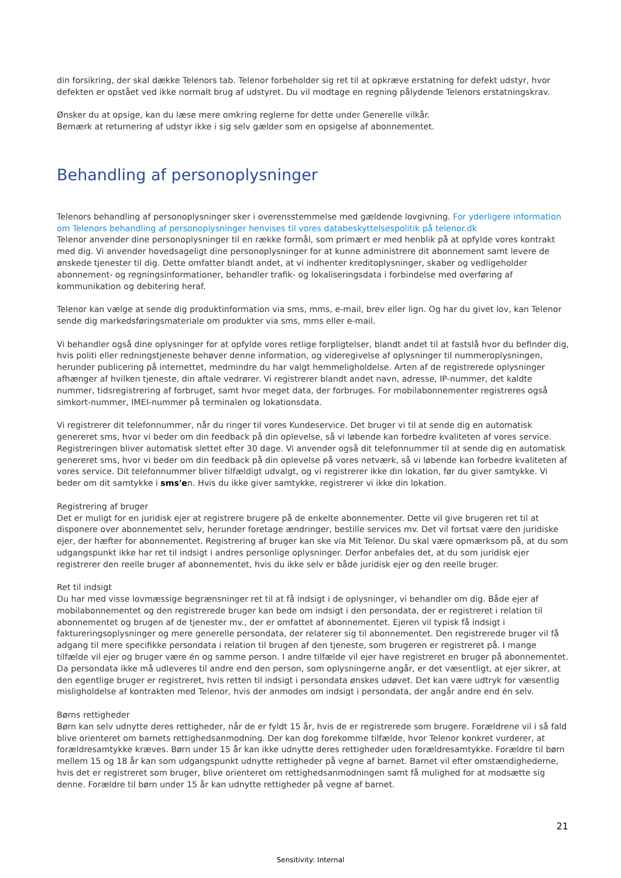din forsikring, der skal dække Telenors tab. Telenor forbeholder sig ret til at opkræve erstatning for defekt udstyr, hvor defekten er opstået ved ikke normalt brug af udstyret. Du vil modtage en regning pålydende Telenors erstatningskrav.
Ønsker du at opsige, kan du læse mere omkring reglerne for dette under Generelle vilkår.
Bemærk at returnering af udstyr ikke i sig selv gælder som en opsigelse af abonnementet.
Behandling af personoplysninger
Telenors behandling af personoplysninger sker i overensstemmelse med gældende lovgivning. For yderligere information om Telenors behandling af personoplysninger henvises til vores databeskyttelsespolitik på telenor.dk
Telenor anvender dine personoplysninger til en række formål, som primært er med henblik på at opfylde vores kontrakt med dig. Vi anvender hovedsageligt dine personoplysninger for at kunne administrere dit abonnement samt levere de ønskede tjenester til dig. Dette omfatter blandt andet, at vi indhenter kreditoplysninger, skaber og vedligeholder abonnement- og regningsinformationer, behandler trafik- og lokaliseringsdata i forbindelse med overføring af kommunikation og debitering heraf.
Telenor kan vælge at sende dig produktinformation via sms, mms, e-mail, brev eller lign. Og har du givet lov, kan Telenor sende dig markedsføringsmateriale om produkter via sms, mms eller e-mail.
Vi behandler også dine oplysninger for at opfylde vores retlige forpligtelser, blandt andet til at fastslå hvor du befinder dig, hvis politi eller redningstjeneste behøver denne information, og videregivelse af oplysninger til nummeroplysningen, herunder publicering på internettet, medmindre du har valgt hemmeligholdelse. Arten af de registrerede oplysninger afhænger af hvilken tjeneste, din aftale vedrører. Vi registrerer blandt andet navn, adresse, IP-nummer, det kaldte nummer, tidsregistrering af forbruget, samt hvor meget data, der forbruges. For mobilabonnementer registreres også simkort-nummer, IMEI-nummer på terminalen og lokationsdata.
Vi registrerer dit telefonnummer, når du ringer til vores Kundeservice. Det bruger vi til at sende dig en automatisk genereret sms, hvor vi beder om din feedback på din oplevelse, så vi løbende kan forbedre kvaliteten af vores service. Registreringen bliver automatisk slettet efter 30 dage. Vi anvender også dit telefonnummer til at sende dig en automatisk genereret sms, hvor vi beder om din feedback på din oplevelse på vores netværk, så vi løbende kan forbedre kvaliteten af vores service. Dit telefonnummer bliver tilfældigt udvalgt, og vi registrerer ikke din lokation, før du giver samtykke. Vi beder om dit samtykke i sms'en. Hvis du ikke giver samtykke, registrerer vi ikke din lokation.
Registrering af bruger
Det er muligt for en juridisk ejer at registrere brugere på de enkelte abonnementer. Dette vil give brugeren ret til at disponere over abonnementet selv, herunder foretage ændringer, bestille services mv. Det vil fortsat være den juridiske ejer, der hæfter for abonnementet. Registrering af bruger kan ske via Mit Telenor. Du skal være opmærksom på, at du som udgangspunkt ikke har ret til indsigt i andres personlige oplysninger. Derfor anbefales det, at du som juridisk ejer registrerer den reelle bruger af abonnementet, hvis du ikke selv er både juridisk ejer og den reelle bruger.
Ret til indsigt
Du har med visse lovmæssige begrænsninger ret til at få indsigt i de oplysninger, vi behandler om dig. Både ejer af mobilabonnementet og den registrerede bruger kan bede om indsigt i den persondata, der er registreret i relation til abonnementet og brugen af de tjenester mv., der er omfattet af abonnementet. Ejeren vil typisk få indsigt i faktureringsoplysninger og mere generelle persondata, der relaterer sig til abonnementet. Den registrerede bruger vil få adgang til mere specifikke persondata i relation til brugen af den tjeneste, som brugeren er registreret på. I mange tilfælde vil ejer og bruger være én og samme person. I andre tilfælde vil ejer have registreret en bruger på abonnementet. Da persondata ikke må udleveres til andre end den person, som oplysningerne angår, er det væsentligt, at ejer sikrer, at den egentlige bruger er registreret, hvis retten til indsigt i persondata ønskes udøvet. Det kan være udtryk for væsentlig misligholdelse af kontrakten med Telenor, hvis der anmodes om indsigt i persondata, der angår andre end én selv.
Børns rettigheder
Børn kan selv udnytte deres rettigheder, når de er fyldt 15 år, hvis de er registrerede som brugere. Forældrene vil i så fald blive orienteret om barnets rettighedsanmodning. Der kan dog forekomme tilfælde, hvor Telenor konkret vurderer, at forældresamtykke kræves. Børn under 15 år kan ikke udnytte deres rettigheder uden forældresamtykke. Forældre til børn mellem 15 og 18 år kan som udgangspunkt udnytte rettigheder på vegne af barnet. Barnet vil efter omstændighederne, hvis det er registreret som bruger, blive orienteret om rettighedsanmodningen samt få mulighed for at modsætte sig denne. Forældre til børn under 15 år kan udnytte rettigheder på vegne af barnet.
21
Sensitivity: Internal